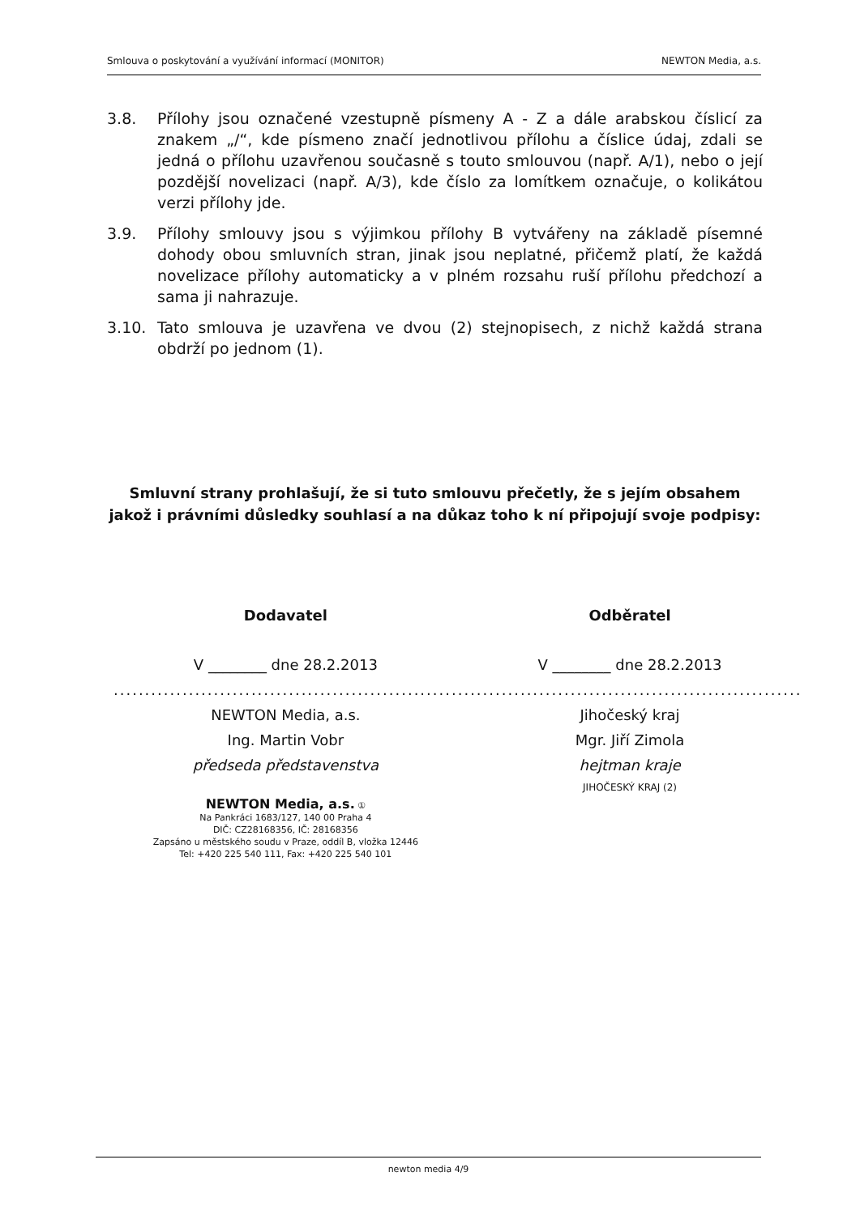Smlouva o poskytování a využívání informací (MONITOR) NEWTON Media, a.s.
3.8. Přílohy jsou označené vzestupně písmeny A - Z a dále arabskou číslicí za znakem „/“, kde písmeno značí jednotlivou přílohu a číslice údaj, zdali se jedná o přílohu uzavřenou současně s touto smlouvou (např. A/1), nebo o její pozdější novelizaci (např. A/3), kde číslo za lomítkem označuje, o kolikátou verzi přílohy jde.
3.9. Přílohy smlouvy jsou s výjimkou přílohy B vytvářeny na základě písemné dohody obou smluvních stran, jinak jsou neplatné, přičemž platí, že každá novelizace přílohy automaticky a v plném rozsahu ruší přílohu předchozí a sama ji nahrazuje.
3.10. Tato smlouva je uzavřena ve dvou (2) stejnopisech, z nichž každá strana obdrží po jednom (1).
Smluvní strany prohlašují, že si tuto smlouvu přečetly, že s jejím obsahem jakož i právními důsledky souhlasí a na důkaz toho k ní připojují svoje podpisy:
Dodavatel
V ________ dne 28.2.2013
.......................................................
NEWTON Media, a.s.
Ing. Martin Vobr
předseda představenstva
NEWTON Media, a.s. ①
Na Pankráci 1683/127, 140 00 Praha 4
DIČ: CZ28168356, IČ: 28168356
Zapsáno u městského soudu v Praze, oddíl B, vložka 12446
Tel: +420 225 540 111, Fax: +420 225 540 101
Odběratel
V ________ dne 28.2.2013
.......................................................
Jihočeský kraj
Mgr. Jiří Zimola
hejtman kraje
JIHOČESKÝ KRAJ (2)
newton media 4/9